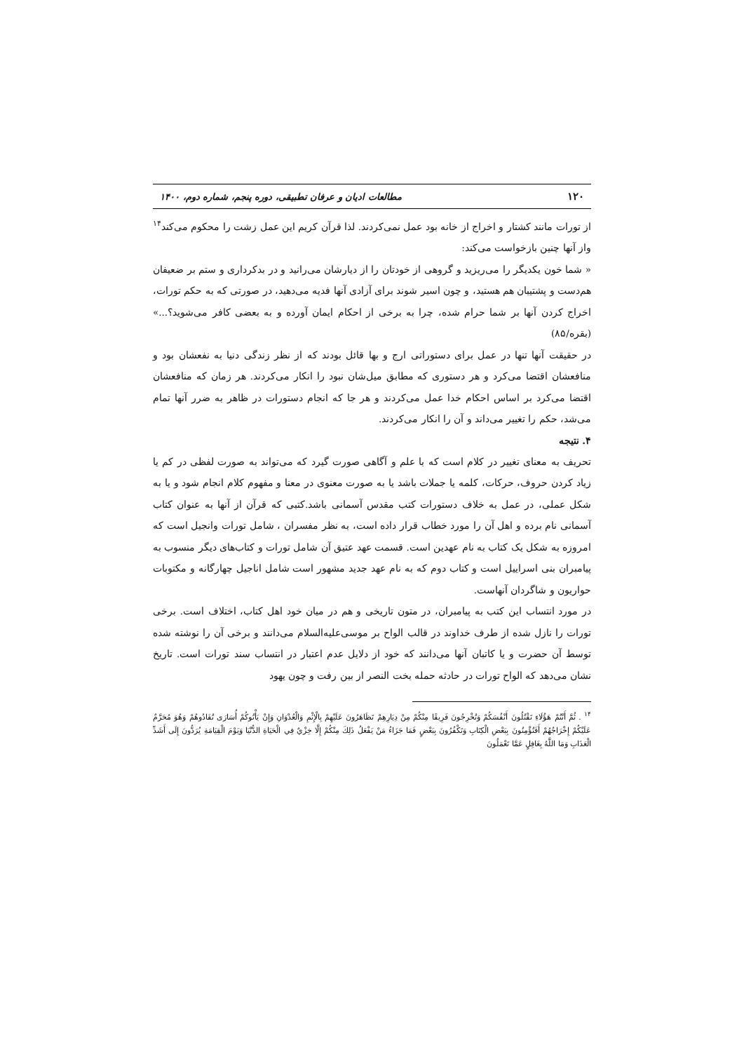۱۲۰ مطالعات ادیان و عرفان تطبیقی، دوره پنجم، شماره دوم، ۱۴۰۰
از تورات مانند کشتار و اخراج از خانه بود عمل نمی‌کردند. لذا قرآن کریم این عمل زشت را محکوم می‌کند<sup>۱۴</sup> واز آنها چنین بازخواست می‌کند:
« شما خون یکدیگر را می‌ریزید و گروهی از خودتان را از دیارشان می‌رانید و در بدکرداری و ستم بر ضعیفان هم‌دست و پشتیبان هم هستید، و چون اسیر شوند برای آزادی آنها فدیه می‌دهید، در صورتی که به حکم تورات، اخراج کردن آنها بر شما حرام شده، چرا به برخی از احکام ایمان آورده و به بعضی کافر می‌شوید؟...» (بقره/۸۵)
در حقیقت آنها تنها در عمل برای دستوراتی ارج و بها قائل بودند که از نظر زندگی دنیا به نفعشان بود و منافعشان اقتضا می‌کرد و هر دستوری که مطابق میل‌شان نبود را انکار می‌کردند. هر زمان که منافعشان اقتضا می‌کرد بر اساس احکام خدا عمل می‌کردند و هر جا که انجام دستورات در ظاهر به ضرر آنها تمام می‌شد، حکم را تغییر می‌داند و آن را انکار می‌کردند.
۴. نتیجه
تحریف به معنای تغییر در کلام است که با علم و آگاهی صورت گیرد که می‌تواند به صورت لفظی در کم یا زیاد کردن حروف، حرکات، کلمه یا جملات باشد یا به صورت معنوی در معنا و مفهوم کلام انجام شود و یا به شکل عملی، در عمل به خلاف دستورات کتب مقدس آسمانی باشد.کتبی که قرآن از آنها به عنوان کتاب آسمانی نام برده و اهل آن را مورد خطاب قرار داده است، به نظر مفسران ، شامل تورات وانجیل است که امروزه به شکل یک کتاب به نام عهدین است. قسمت عهد عتیق آن شامل تورات و کتاب‌های دیگر منسوب به پیامبران بنی اسراییل است و کتاب دوم که به نام عهد جدید مشهور است شامل اناجیل چهارگانه و مکتوبات حواریون و شاگردان آنهاست.
در مورد انتساب این کتب به پیامبران، در متون تاریخی و هم در میان خود اهل کتاب، اختلاف است. برخی تورات را نازل شده از طرف خداوند در قالب الواح بر موسی‌علیه‌السلام می‌دانند و برخی آن را نوشته شده توسط آن حضرت و یا کاتبان آنها می‌دانند که خود از دلایل عدم اعتبار در انتساب سند تورات است. تاریخ نشان می‌دهد که الواح تورات در حادثه حمله بخت النصر از بین رفت و چون یهود
<sup>۱۴</sup> . ثُمَّ أَنْتُمْ هَؤُلَاءِ تَقْتُلُونَ أَنْفُسَكُمْ وَتُخْرِجُونَ فَرِيقًا مِنْكُمْ مِنْ دِيَارِهِمْ تَظَاهَرُونَ عَلَيْهِمْ بِالْإِثْمِ وَالْعُدْوَانِ وَإِنْ يَأْتُوكُمْ أُسَارَى تُفَادُوهُمْ وَهُوَ مُحَرَّمٌ عَلَيْكُمْ إِخْرَاجُهُمْ أَفَتُؤْمِنُونَ بِبَعْضِ الْكِتَابِ وَتَكْفُرُونَ بِبَعْضٍ فَمَا جَزَاءُ مَنْ يَفْعَلُ ذَلِكَ مِنْكُمْ إِلَّا خِزْيٌ فِي الْحَيَاةِ الدُّنْيَا وَيَوْمَ الْقِيَامَةِ يُرَدُّونَ إِلَى أَشَدِّ الْعَذَابِ وَمَا اللَّهُ بِغَافِلٍ عَمَّا تَعْمَلُونَ